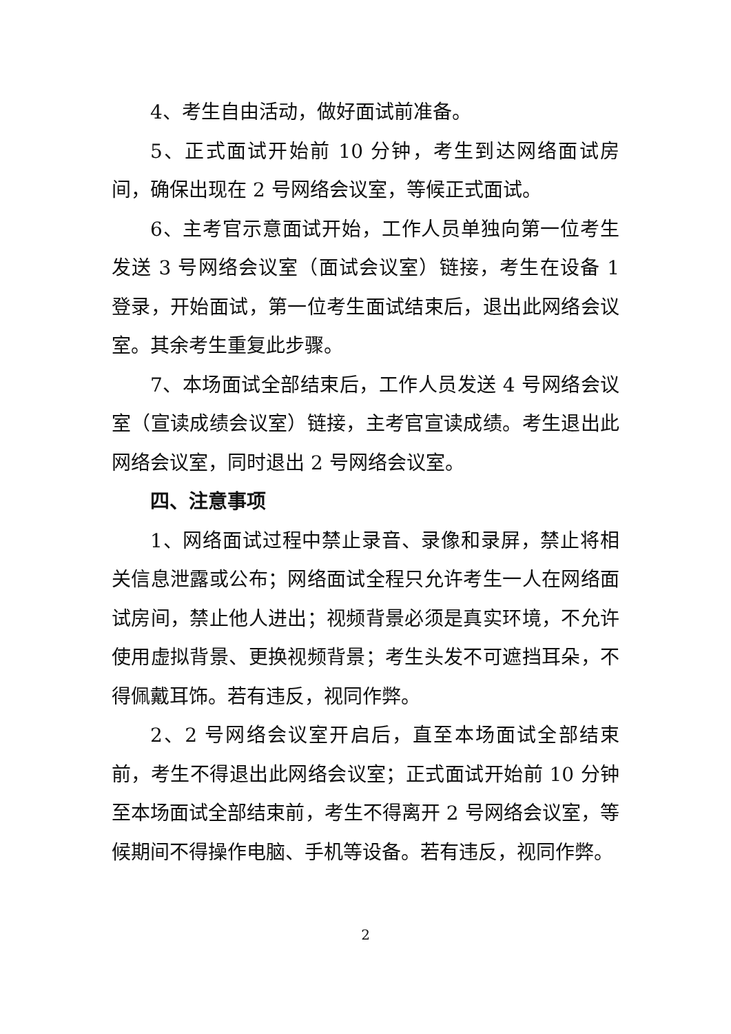4、考生自由活动，做好面试前准备。
5、正式面试开始前 10 分钟，考生到达网络面试房间，确保出现在 2 号网络会议室，等候正式面试。
6、主考官示意面试开始，工作人员单独向第一位考生发送 3 号网络会议室（面试会议室）链接，考生在设备 1 登录，开始面试，第一位考生面试结束后，退出此网络会议室。其余考生重复此步骤。
7、本场面试全部结束后，工作人员发送 4 号网络会议室（宣读成绩会议室）链接，主考官宣读成绩。考生退出此网络会议室，同时退出 2 号网络会议室。
四、注意事项
1、网络面试过程中禁止录音、录像和录屏，禁止将相关信息泄露或公布；网络面试全程只允许考生一人在网络面试房间，禁止他人进出；视频背景必须是真实环境，不允许使用虚拟背景、更换视频背景；考生头发不可遮挡耳朵，不得佩戴耳饰。若有违反，视同作弊。
2、2 号网络会议室开启后，直至本场面试全部结束前，考生不得退出此网络会议室；正式面试开始前 10 分钟至本场面试全部结束前，考生不得离开 2 号网络会议室，等候期间不得操作电脑、手机等设备。若有违反，视同作弊。
2